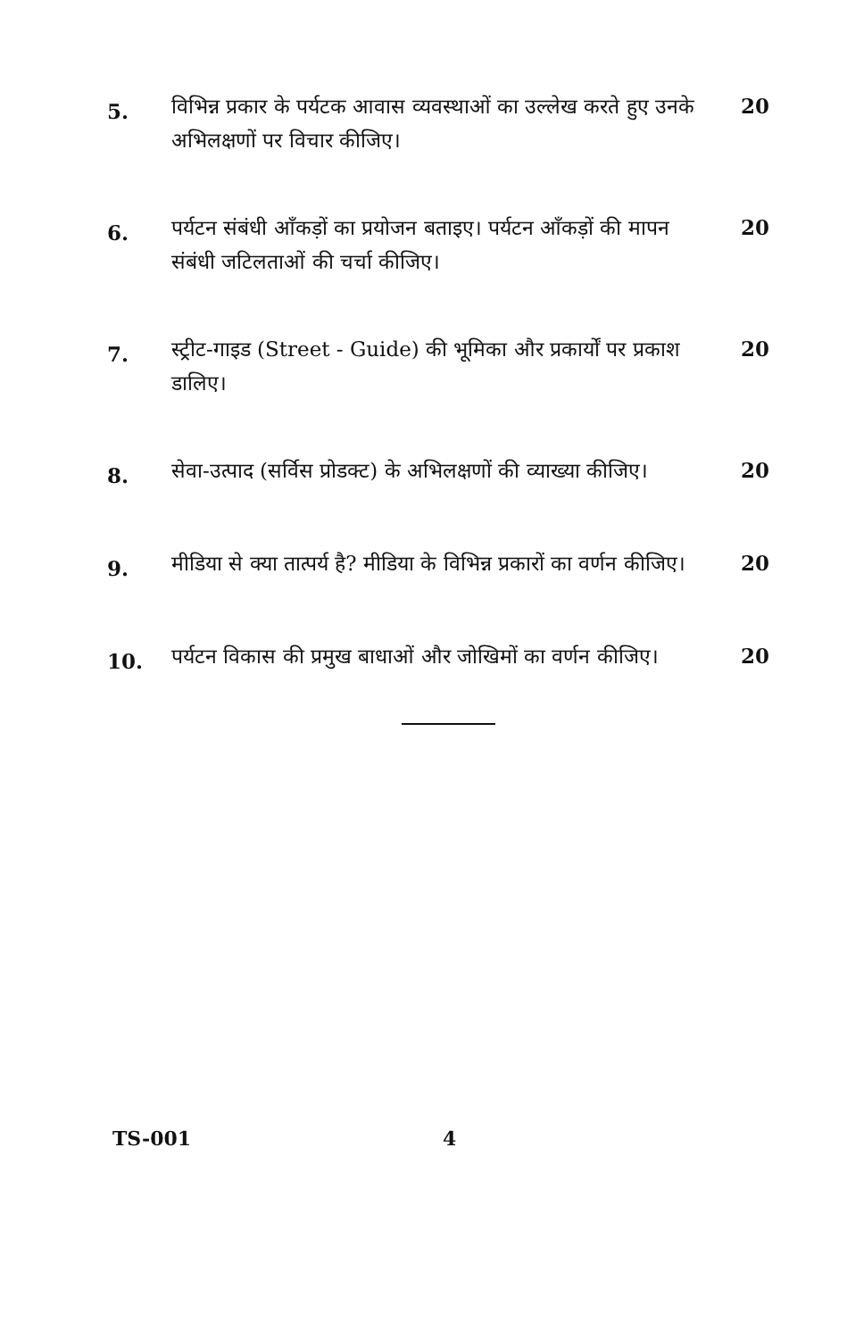5.
विभिन्न प्रकार के पर्यटक आवास व्यवस्थाओं का उल्लेख करते हुए उनके अभिलक्षणों पर विचार कीजिए।
20
6.
पर्यटन संबंधी आँकड़ों का प्रयोजन बताइए। पर्यटन आँकड़ों की मापन संबंधी जटिलताओं की चर्चा कीजिए।
20
7.
स्ट्रीट-गाइड (Street - Guide) की भूमिका और प्रकार्यों पर प्रकाश डालिए।
20
8.
सेवा-उत्पाद (सर्विस प्रोडक्ट) के अभिलक्षणों की व्याख्या कीजिए।
20
9.
मीडिया से क्या तात्पर्य है? मीडिया के विभिन्न प्रकारों का वर्णन कीजिए।
20
10.
पर्यटन विकास की प्रमुख बाधाओं और जोखिमों का वर्णन कीजिए।
20
TS-001 4